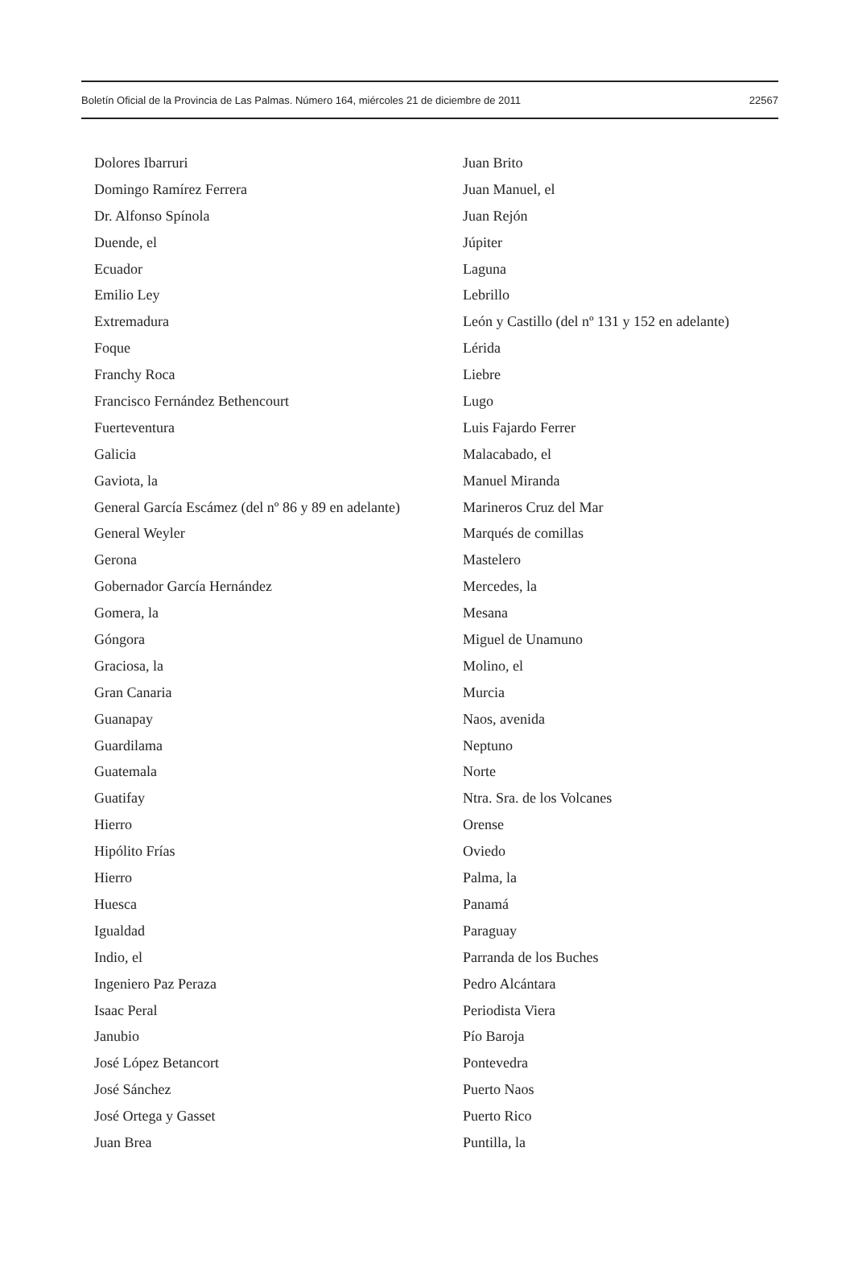Boletín Oficial de la Provincia de Las Palmas. Número 164, miércoles 21 de diciembre de 2011 22567
Dolores Ibarruri
Domingo Ramírez Ferrera
Dr. Alfonso Spínola
Duende, el
Ecuador
Emilio Ley
Extremadura
Foque
Franchy Roca
Francisco Fernández Bethencourt
Fuerteventura
Galicia
Gaviota, la
General García Escámez (del nº 86 y 89 en adelante)
General Weyler
Gerona
Gobernador García Hernández
Gomera, la
Góngora
Graciosa, la
Gran Canaria
Guanapay
Guardilama
Guatemala
Guatifay
Hierro
Hipólito Frías
Hierro
Huesca
Igualdad
Indio, el
Ingeniero Paz Peraza
Isaac Peral
Janubio
José López Betancort
José Sánchez
José Ortega y Gasset
Juan Brea
Juan Brito
Juan Manuel, el
Juan Rejón
Júpiter
Laguna
Lebrillo
León y Castillo (del nº 131 y 152 en adelante)
Lérida
Liebre
Lugo
Luis Fajardo Ferrer
Malacabado, el
Manuel Miranda
Marineros Cruz del Mar
Marqués de comillas
Mastelero
Mercedes, la
Mesana
Miguel de Unamuno
Molino, el
Murcia
Naos, avenida
Neptuno
Norte
Ntra. Sra. de los Volcanes
Orense
Oviedo
Palma, la
Panamá
Paraguay
Parranda de los Buches
Pedro Alcántara
Periodista Viera
Pío Baroja
Pontevedra
Puerto Naos
Puerto Rico
Puntilla, la